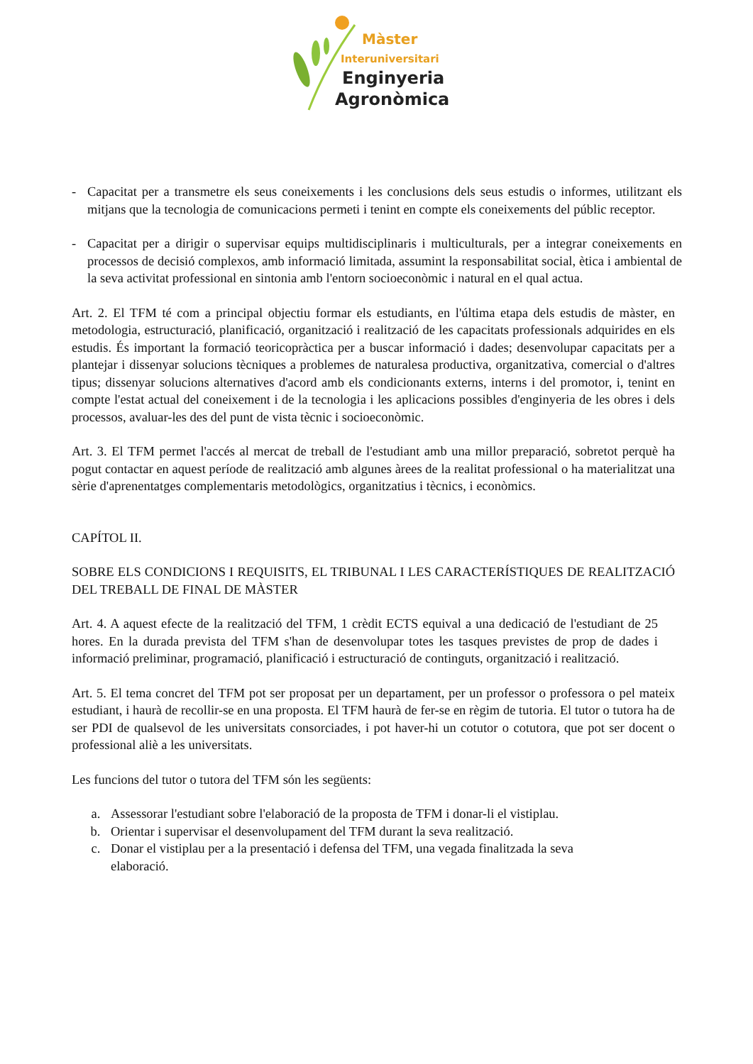Màster
Interuniversitari
Enginyeria
Agronòmica
- Capacitat per a transmetre els seus coneixements i les conclusions dels seus estudis o informes, utilitzant els mitjans que la tecnologia de comunicacions permeti i tenint en compte els coneixements del públic receptor.
- Capacitat per a dirigir o supervisar equips multidisciplinaris i multiculturals, per a integrar coneixements en processos de decisió complexos, amb informació limitada, assumint la responsabilitat social, ètica i ambiental de la seva activitat professional en sintonia amb l'entorn socioeconòmic i natural en el qual actua.
Art. 2. El TFM té com a principal objectiu formar els estudiants, en l'última etapa dels estudis de màster, en metodologia, estructuració, planificació, organització i realització de les capacitats professionals adquirides en els estudis. És important la formació teoricopràctica per a buscar informació i dades; desenvolupar capacitats per a plantejar i dissenyar solucions tècniques a problemes de naturalesa productiva, organitzativa, comercial o d'altres tipus; dissenyar solucions alternatives d'acord amb els condicionants externs, interns i del promotor, i, tenint en compte l'estat actual del coneixement i de la tecnologia i les aplicacions possibles d'enginyeria de les obres i dels processos, avaluar-les des del punt de vista tècnic i socioeconòmic.
Art. 3. El TFM permet l'accés al mercat de treball de l'estudiant amb una millor preparació, sobretot perquè ha pogut contactar en aquest període de realització amb algunes àrees de la realitat professional o ha materialitzat una sèrie d'aprenentatges complementaris metodològics, organitzatius i tècnics, i econòmics.
CAPÍTOL II.
SOBRE ELS CONDICIONS I REQUISITS, EL TRIBUNAL I LES CARACTERÍSTIQUES DE REALITZACIÓ DEL TREBALL DE FINAL DE MÀSTER
Art. 4. A aquest efecte de la realització del TFM, 1 crèdit ECTS equival a una dedicació de l'estudiant de 25 hores. En la durada prevista del TFM s'han de desenvolupar totes les tasques previstes de prop de dades i informació preliminar, programació, planificació i estructuració de continguts, organització i realització.
Art. 5. El tema concret del TFM pot ser proposat per un departament, per un professor o professora o pel mateix estudiant, i haurà de recollir-se en una proposta. El TFM haurà de fer-se en règim de tutoria. El tutor o tutora ha de ser PDI de qualsevol de les universitats consorciades, i pot haver-hi un cotutor o cotutora, que pot ser docent o professional aliè a les universitats.
Les funcions del tutor o tutora del TFM són les següents:
a. Assessorar l'estudiant sobre l'elaboració de la proposta de TFM i donar-li el vistiplau.
b. Orientar i supervisar el desenvolupament del TFM durant la seva realització.
c. Donar el vistiplau per a la presentació i defensa del TFM, una vegada finalitzada la seva elaboració.